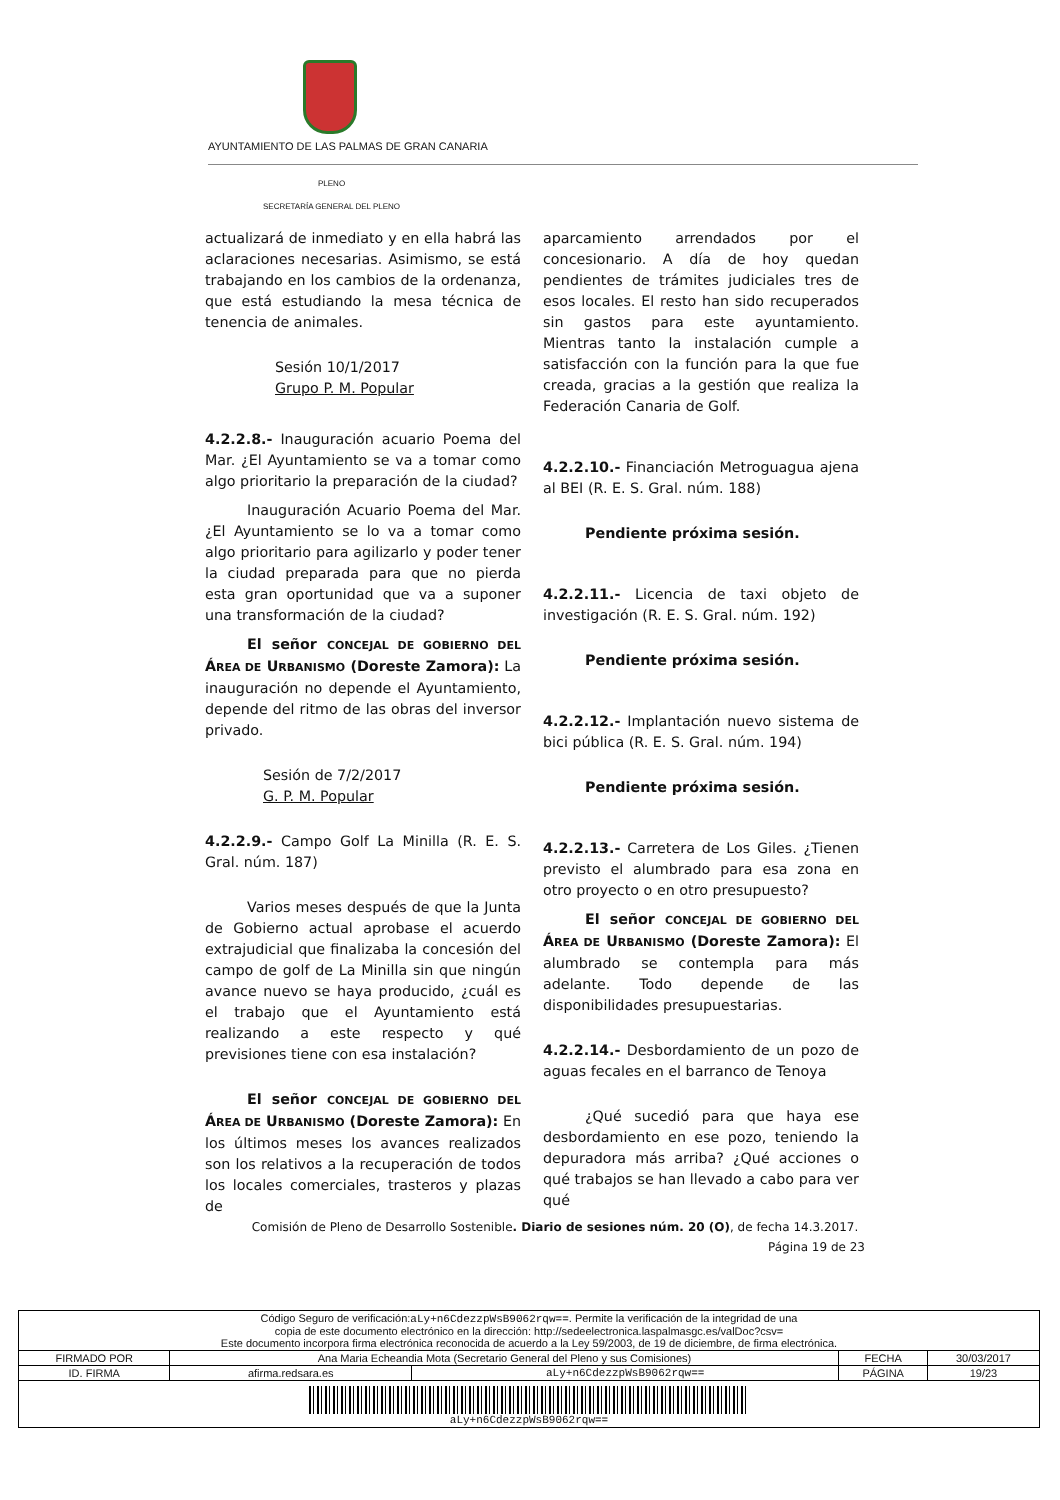AYUNTAMIENTO DE LAS PALMAS DE GRAN CANARIA
PLENO
SECRETARÍA GENERAL DEL PLENO
actualizará de inmediato y en ella habrá las aclaraciones necesarias. Asimismo, se está trabajando en los cambios de la ordenanza, que está estudiando la mesa técnica de tenencia de animales.
Sesión 10/1/2017
Grupo P. M. Popular
4.2.2.8.- Inauguración acuario Poema del Mar. ¿El Ayuntamiento se va a tomar como algo prioritario la preparación de la ciudad?
Inauguración Acuario Poema del Mar. ¿El Ayuntamiento se lo va a tomar como algo prioritario para agilizarlo y poder tener la ciudad preparada para que no pierda esta gran oportunidad que va a suponer una transformación de la ciudad?
El señor CONCEJAL DE GOBIERNO DEL ÁREA DE URBANISMO (Doreste Zamora): La inauguración no depende el Ayuntamiento, depende del ritmo de las obras del inversor privado.
Sesión de 7/2/2017
G. P. M. Popular
4.2.2.9.- Campo Golf La Minilla (R. E. S. Gral. núm. 187)
Varios meses después de que la Junta de Gobierno actual aprobase el acuerdo extrajudicial que finalizaba la concesión del campo de golf de La Minilla sin que ningún avance nuevo se haya producido, ¿cuál es el trabajo que el Ayuntamiento está realizando a este respecto y qué previsiones tiene con esa instalación?
El señor CONCEJAL DE GOBIERNO DEL ÁREA DE URBANISMO (Doreste Zamora): En los últimos meses los avances realizados son los relativos a la recuperación de todos los locales comerciales, trasteros y plazas de
aparcamiento arrendados por el concesionario. A día de hoy quedan pendientes de trámites judiciales tres de esos locales. El resto han sido recuperados sin gastos para este ayuntamiento. Mientras tanto la instalación cumple a satisfacción con la función para la que fue creada, gracias a la gestión que realiza la Federación Canaria de Golf.
4.2.2.10.- Financiación Metroguagua ajena al BEI (R. E. S. Gral. núm. 188)
Pendiente próxima sesión.
4.2.2.11.- Licencia de taxi objeto de investigación (R. E. S. Gral. núm. 192)
Pendiente próxima sesión.
4.2.2.12.- Implantación nuevo sistema de bici pública (R. E. S. Gral. núm. 194)
Pendiente próxima sesión.
4.2.2.13.- Carretera de Los Giles. ¿Tienen previsto el alumbrado para esa zona en otro proyecto o en otro presupuesto?
El señor CONCEJAL DE GOBIERNO DEL ÁREA DE URBANISMO (Doreste Zamora): El alumbrado se contempla para más adelante. Todo depende de las disponibilidades presupuestarias.
4.2.2.14.- Desbordamiento de un pozo de aguas fecales en el barranco de Tenoya
¿Qué sucedió para que haya ese desbordamiento en ese pozo, teniendo la depuradora más arriba? ¿Qué acciones o qué trabajos se han llevado a cabo para ver qué
Comisión de Pleno de Desarrollo Sostenible. Diario de sesiones núm. 20 (O), de fecha 14.3.2017.
Página 19 de 23
| Código Seguro de verificación: aLy+n6CdezzpWsB9062rqw== . Permite la verificación de la integridad de una copia de este documento electrónico en la dirección: http://sedeelectronica.laspalmasgc.es/valDoc?csv= Este documento incorpora firma electrónica reconocida de acuerdo a la Ley 59/2003, de 19 de diciembre, de firma electrónica. | | | | |
| FIRMADO POR | Ana Maria Echeandia Mota (Secretario General del Pleno y sus Comisiones) | | FECHA | 30/03/2017 |
| ID. FIRMA | afirma.redsara.es | aLy+n6CdezzpWsB9062rqw== | PÁGINA | 19/23 |
| aLy+n6CdezzpWsB9062rqw== | | | | |